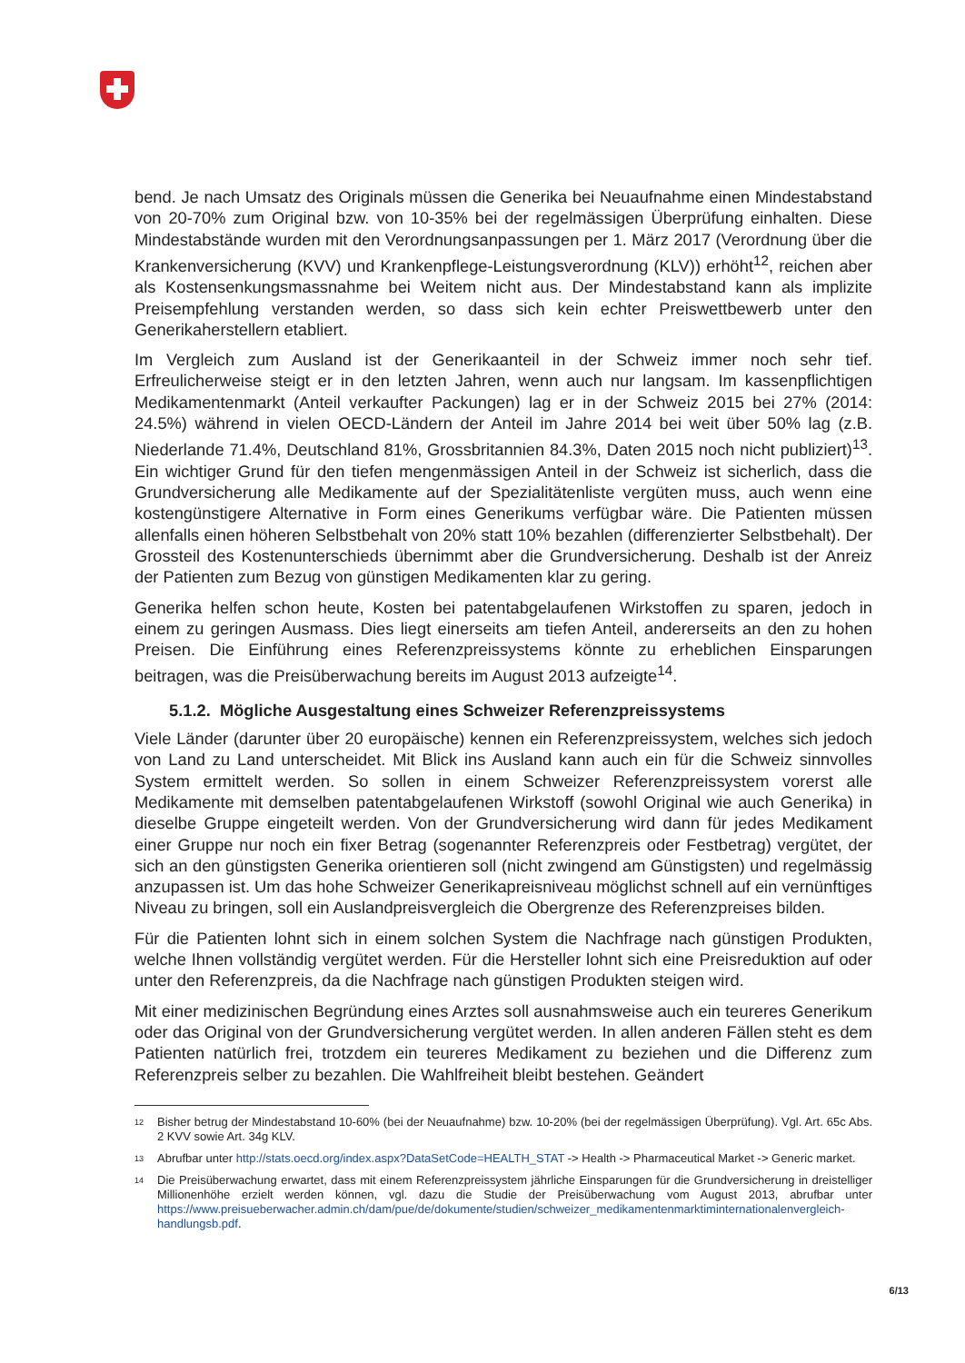bend. Je nach Umsatz des Originals müssen die Generika bei Neuaufnahme einen Mindestabstand von 20-70% zum Original bzw. von 10-35% bei der regelmässigen Überprüfung einhalten. Diese Mindestabstände wurden mit den Verordnungsanpassungen per 1. März 2017 (Verordnung über die Krankenversicherung (KVV) und Krankenpflege-Leistungsverordnung (KLV)) erhöht<sup>12</sup>, reichen aber als Kostensenkungsmassnahme bei Weitem nicht aus. Der Mindestabstand kann als implizite Preisempfehlung verstanden werden, so dass sich kein echter Preiswettbewerb unter den Generikaherstellern etabliert.
Im Vergleich zum Ausland ist der Generikaanteil in der Schweiz immer noch sehr tief. Erfreulicherweise steigt er in den letzten Jahren, wenn auch nur langsam. Im kassenpflichtigen Medikamentenmarkt (Anteil verkaufter Packungen) lag er in der Schweiz 2015 bei 27% (2014: 24.5%) während in vielen OECD-Ländern der Anteil im Jahre 2014 bei weit über 50% lag (z.B. Niederlande 71.4%, Deutschland 81%, Grossbritannien 84.3%, Daten 2015 noch nicht publiziert)<sup>13</sup>. Ein wichtiger Grund für den tiefen mengenmässigen Anteil in der Schweiz ist sicherlich, dass die Grundversicherung alle Medikamente auf der Spezialitätenliste vergüten muss, auch wenn eine kostengünstigere Alternative in Form eines Generikums verfügbar wäre. Die Patienten müssen allenfalls einen höheren Selbstbehalt von 20% statt 10% bezahlen (differenzierter Selbstbehalt). Der Grossteil des Kostenunterschieds übernimmt aber die Grundversicherung. Deshalb ist der Anreiz der Patienten zum Bezug von günstigen Medikamenten klar zu gering.
Generika helfen schon heute, Kosten bei patentabgelaufenen Wirkstoffen zu sparen, jedoch in einem zu geringen Ausmass. Dies liegt einerseits am tiefen Anteil, andererseits an den zu hohen Preisen. Die Einführung eines Referenzpreissystems könnte zu erheblichen Einsparungen beitragen, was die Preisüberwachung bereits im August 2013 aufzeigte<sup>14</sup>.
5.1.2. Mögliche Ausgestaltung eines Schweizer Referenzpreissystems
Viele Länder (darunter über 20 europäische) kennen ein Referenzpreissystem, welches sich jedoch von Land zu Land unterscheidet. Mit Blick ins Ausland kann auch ein für die Schweiz sinnvolles System ermittelt werden. So sollen in einem Schweizer Referenzpreissystem vorerst alle Medikamente mit demselben patentabgelaufenen Wirkstoff (sowohl Original wie auch Generika) in dieselbe Gruppe eingeteilt werden. Von der Grundversicherung wird dann für jedes Medikament einer Gruppe nur noch ein fixer Betrag (sogenannter Referenzpreis oder Festbetrag) vergütet, der sich an den günstigsten Generika orientieren soll (nicht zwingend am Günstigsten) und regelmässig anzupassen ist. Um das hohe Schweizer Generikapreisniveau möglichst schnell auf ein vernünftiges Niveau zu bringen, soll ein Auslandpreisvergleich die Obergrenze des Referenzpreises bilden.
Für die Patienten lohnt sich in einem solchen System die Nachfrage nach günstigen Produkten, welche Ihnen vollständig vergütet werden. Für die Hersteller lohnt sich eine Preisreduktion auf oder unter den Referenzpreis, da die Nachfrage nach günstigen Produkten steigen wird.
Mit einer medizinischen Begründung eines Arztes soll ausnahmsweise auch ein teureres Generikum oder das Original von der Grundversicherung vergütet werden. In allen anderen Fällen steht es dem Patienten natürlich frei, trotzdem ein teureres Medikament zu beziehen und die Differenz zum Referenzpreis selber zu bezahlen. Die Wahlfreiheit bleibt bestehen. Geändert
12
Bisher betrug der Mindestabstand 10-60% (bei der Neuaufnahme) bzw. 10-20% (bei der regelmässigen Überprüfung). Vgl. Art. 65c Abs. 2 KVV sowie Art. 34g KLV.
13
Abrufbar unter http://stats.oecd.org/index.aspx?DataSetCode=HEALTH_STAT -> Health -> Pharmaceutical Market -> Generic market.
14
Die Preisüberwachung erwartet, dass mit einem Referenzpreissystem jährliche Einsparungen für die Grundversicherung in dreistelliger Millionenhöhe erzielt werden können, vgl. dazu die Studie der Preisüberwachung vom August 2013, abrufbar unter https://www.preisueberwacher.admin.ch/dam/pue/de/dokumente/studien/schweizer_medikamentenmarktiminternationalenvergleich-handlungsb.pdf.
6/13